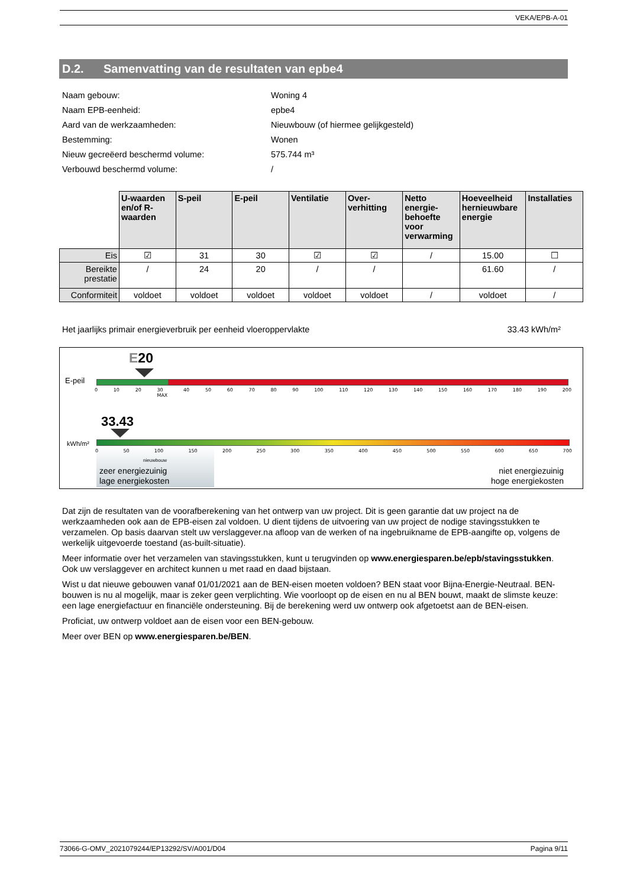VEKA/EPB-A-01
D.2. Samenvatting van de resultaten van epbe4
Naam gebouw: Woning 4
Naam EPB-eenheid: epbe4
Aard van de werkzaamheden: Nieuwbouw (of hiermee gelijkgesteld)
Bestemming: Wonen
Nieuw gecreëerd beschermd volume: 575.744 m³
Verbouwd beschermd volume: /
| | U-waarden en/of R-waarden | S-peil | E-peil | Ventilatie | Over-verhitting | Netto energie-behoefte voor verwarming | Hoeveelheid hernieuwbare energie | Installaties |
| --- | --- | --- | --- | --- | --- | --- | --- | --- |
| Eis | ☑ | 31 | 30 | ☑ | ☑ | / | 15.00 | ☐ |
| Bereikte prestatie | / | 24 | 20 | / | / | | 61.60 | / |
| Conformiteit | voldoet | voldoet | voldoet | voldoet | voldoet | / | voldoet | / |
Het jaarlijks primair energieverbruik per eenheid vloeroppervlakte 33.43 kWh/m²
E20
E-peil
0 10 20 30
MAX 40 50 60 70 80 90 100 110 120 130 140 150 160 170 180 190 200
33.43
kWh/m²
0 50 100 150 200 250 300 350 400 450 500 550 600 650 700
nieuwbouw
zeer energiezuinig
lage energiekosten
niet energiezuinig
hoge energiekosten
Dat zijn de resultaten van de voorafberekening van het ontwerp van uw project. Dit is geen garantie dat uw project na de werkzaamheden ook aan de EPB-eisen zal voldoen. U dient tijdens de uitvoering van uw project de nodige stavingsstukken te verzamelen. Op basis daarvan stelt uw verslaggever.na afloop van de werken of na ingebruikname de EPB-aangifte op, volgens de werkelijk uitgevoerde toestand (as-built-situatie).
Meer informatie over het verzamelen van stavingsstukken, kunt u terugvinden op www.energiesparen.be/epb/stavingsstukken. Ook uw verslaggever en architect kunnen u met raad en daad bijstaan.
Wist u dat nieuwe gebouwen vanaf 01/01/2021 aan de BEN-eisen moeten voldoen? BEN staat voor Bijna-Energie-Neutraal. BEN-bouwen is nu al mogelijk, maar is zeker geen verplichting. Wie voorloopt op de eisen en nu al BEN bouwt, maakt de slimste keuze: een lage energiefactuur en financiële ondersteuning. Bij de berekening werd uw ontwerp ook afgetoetst aan de BEN-eisen.
Proficiat, uw ontwerp voldoet aan de eisen voor een BEN-gebouw.
Meer over BEN op www.energiesparen.be/BEN.
73066-G-OMV_2021079244/EP13292/SV/A001/D04 Pagina 9/11